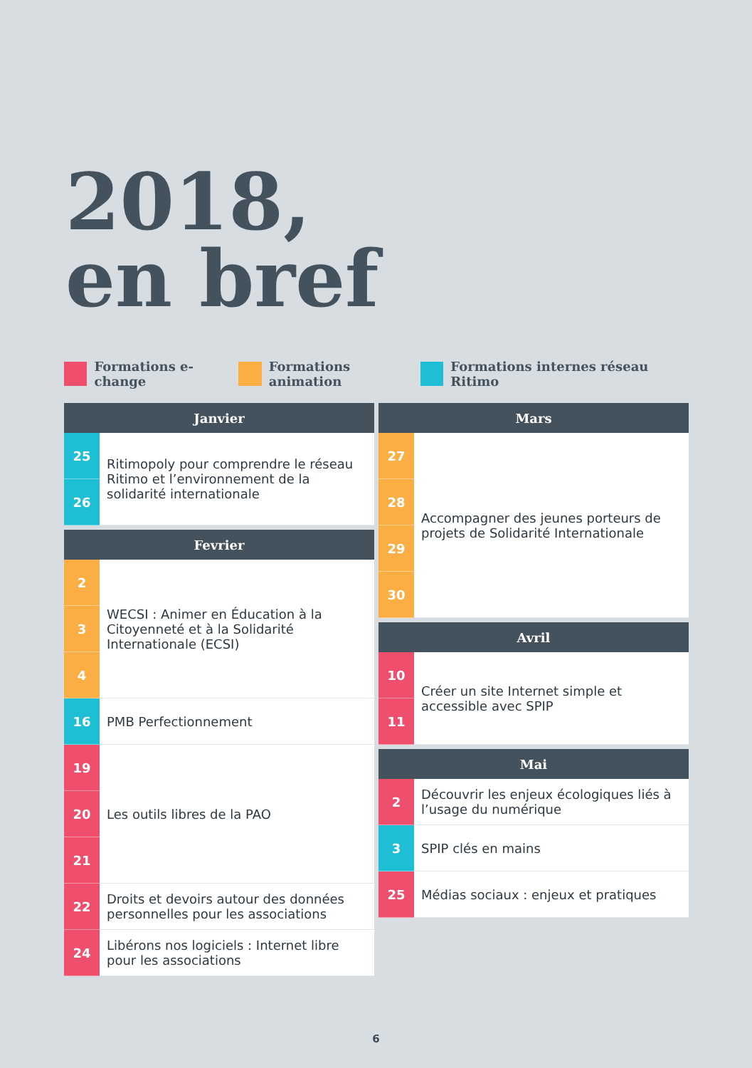2018,
en bref
Formations e-change Formations animation Formations internes réseau Ritimo
| Janvier | |
| --- | --- |
| 25 | Ritimopoly pour comprendre le réseau Ritimo et l’environnement de la solidarité internationale |
| 26 | |
| Fevrier | |
| --- | --- |
| 2 | WECSI : Animer en Éducation à la Citoyenneté et à la Solidarité Internationale (ECSI) |
| 3 | |
| 4 | |
| 16 | PMB Perfectionnement |
| 19 | Les outils libres de la PAO |
| 20 | |
| 21 | |
| 22 | Droits et devoirs autour des données personnelles pour les associations |
| 24 | Libérons nos logiciels : Internet libre pour les associations |
| Mars | |
| --- | --- |
| 27 | Accompagner des jeunes porteurs de projets de Solidarité Internationale |
| 28 | |
| 29 | |
| 30 | |
| Avril | |
| --- | --- |
| 10 | Créer un site Internet simple et accessible avec SPIP |
| 11 | |
| Mai | |
| --- | --- |
| 2 | Découvrir les enjeux écologiques liés à l’usage du numérique |
| 3 | SPIP clés en mains |
| 25 | Médias sociaux : enjeux et pratiques |
6